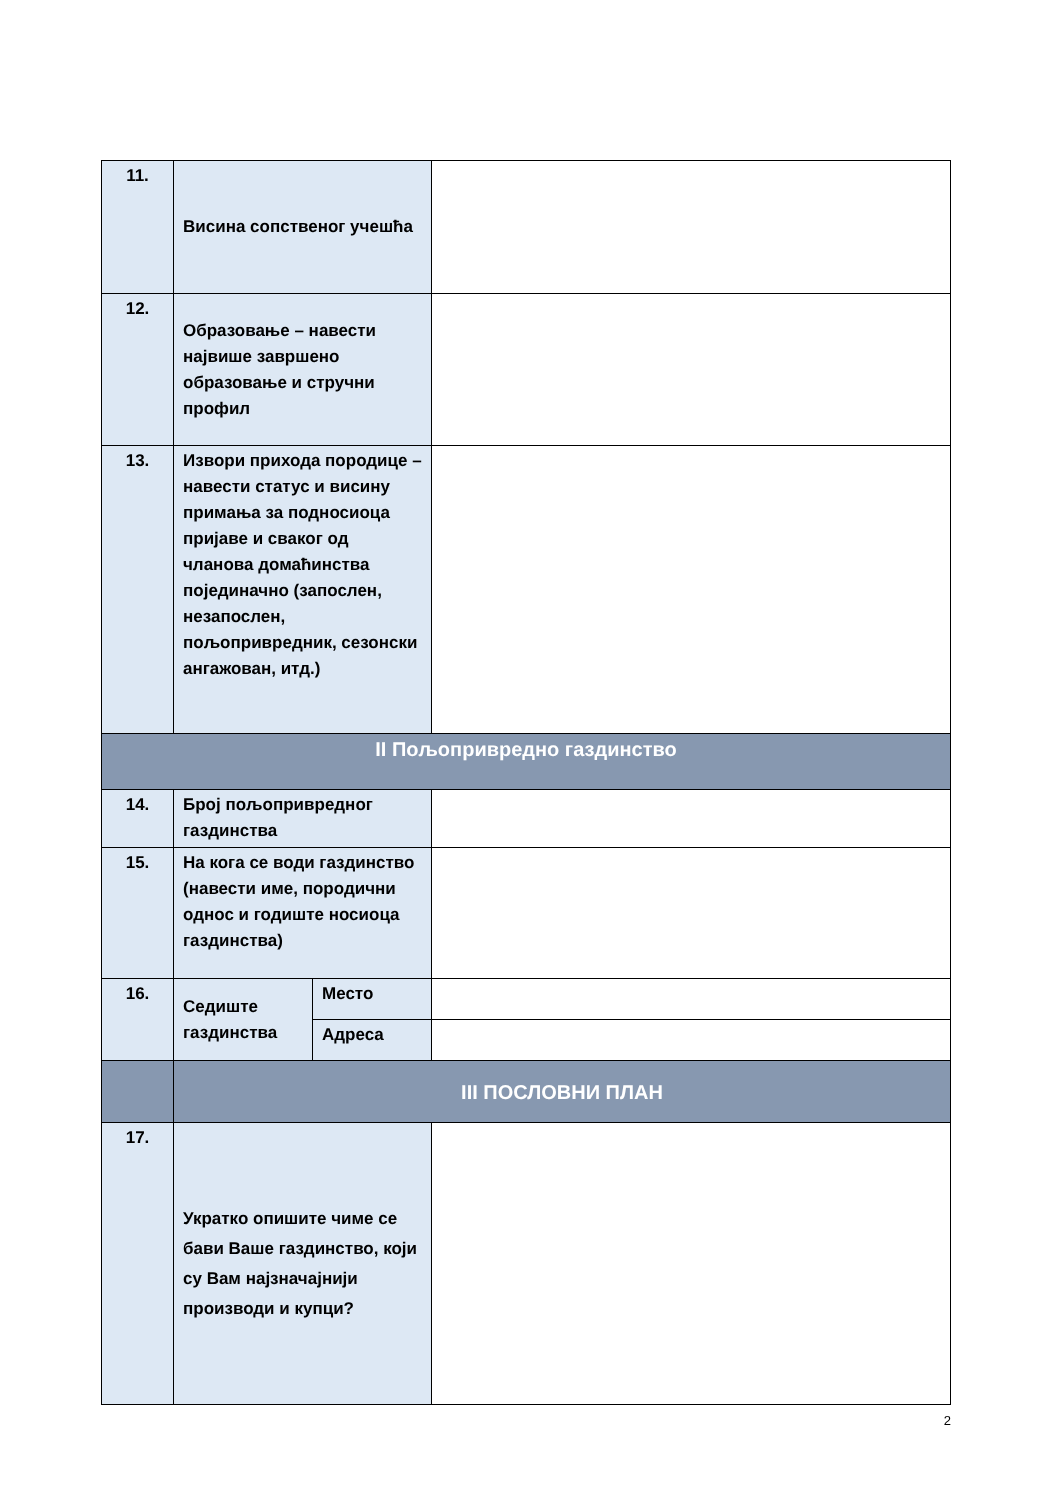| 11. | Висина сопственог учешћа | | |
| 12. | Образовање – навести највише завршено образовање и стручни профил | | |
| 13. | Извори прихода породице – навести статус и висину примања за подносиоца пријаве и сваког од чланова домаћинства појединачно (запослен, незапослен, пољопривредник, сезонски ангажован, итд.) | | |
| II Пољопривредно газдинство | | | |
| 14. | Број пољопривредног газдинства | | |
| 15. | На кога се води газдинство (навести име, породични однос и годиште носиоца газдинства) | | |
| 16. | Седиште газдинства | Место | |
| | | Адреса | |
| | III ПОСЛОВНИ ПЛАН | | |
| 17. | Укратко опишите чиме се бави Ваше газдинство, који су Вам најзначајнији производи и купци? | | |
2